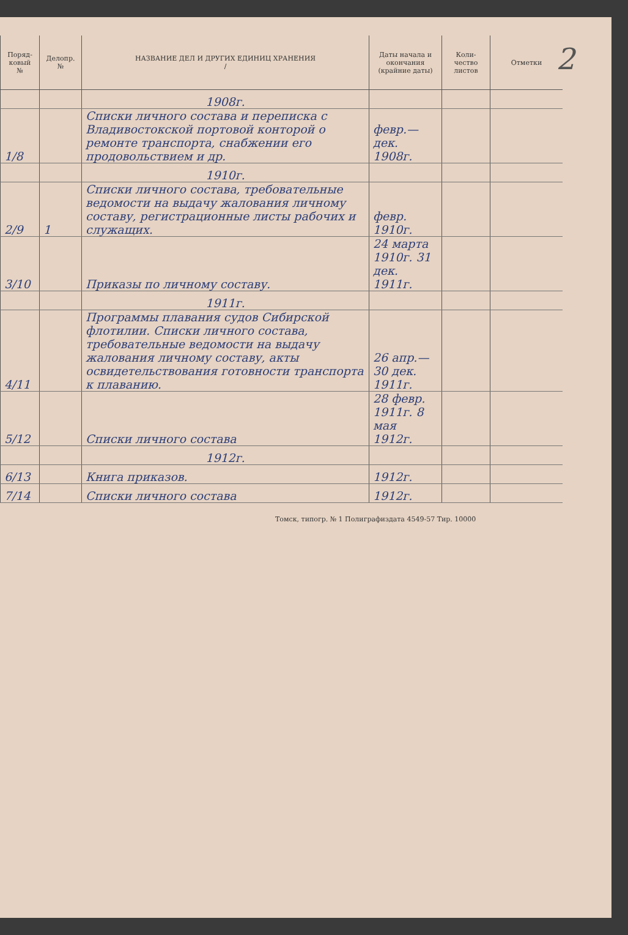2
| Поряд- ковый № | Делопр. № | НАЗВАНИЕ ДЕЛ И ДРУГИХ ЕДИНИЦ ХРАНЕНИЯ / | Даты начала и окончания (крайние даты) | Коли- чество листов | Отметки |
| --- | --- | --- | --- | --- | --- |
| | | 1908г. | | | |
| 1/8 | | Списки личного состава и переписка с Владивостокской портовой конторой о ремонте транспорта, снабжении его продовольствием и др. | февр.— дек. 1908г. | | |
| | | 1910г. | | | |
| 2/9 | 1 | Списки личного состава, требовательные ведомости на выдачу жалования личному составу, регистрационные листы рабочих и служащих. | февр. 1910г. | | |
| 3/10 | | Приказы по личному составу. | 24 марта 1910г. 31 дек. 1911г. | | |
| | | 1911г. | | | |
| 4/11 | | Программы плавания судов Сибирской флотилии. Списки личного состава, требовательные ведомости на выдачу жалования личному составу, акты освидетельствования готовности транспорта к плаванию. | 26 апр.— 30 дек. 1911г. | | |
| 5/12 | | Списки личного состава | 28 февр. 1911г. 8 мая 1912г. | | |
| | | 1912г. | | | |
| 6/13 | | Книга приказов. | 1912г. | | |
| 7/14 | | Списки личного состава | 1912г. | | |
Томск, типогр. № 1 Полиграфиздата 4549-57 Тир. 10000